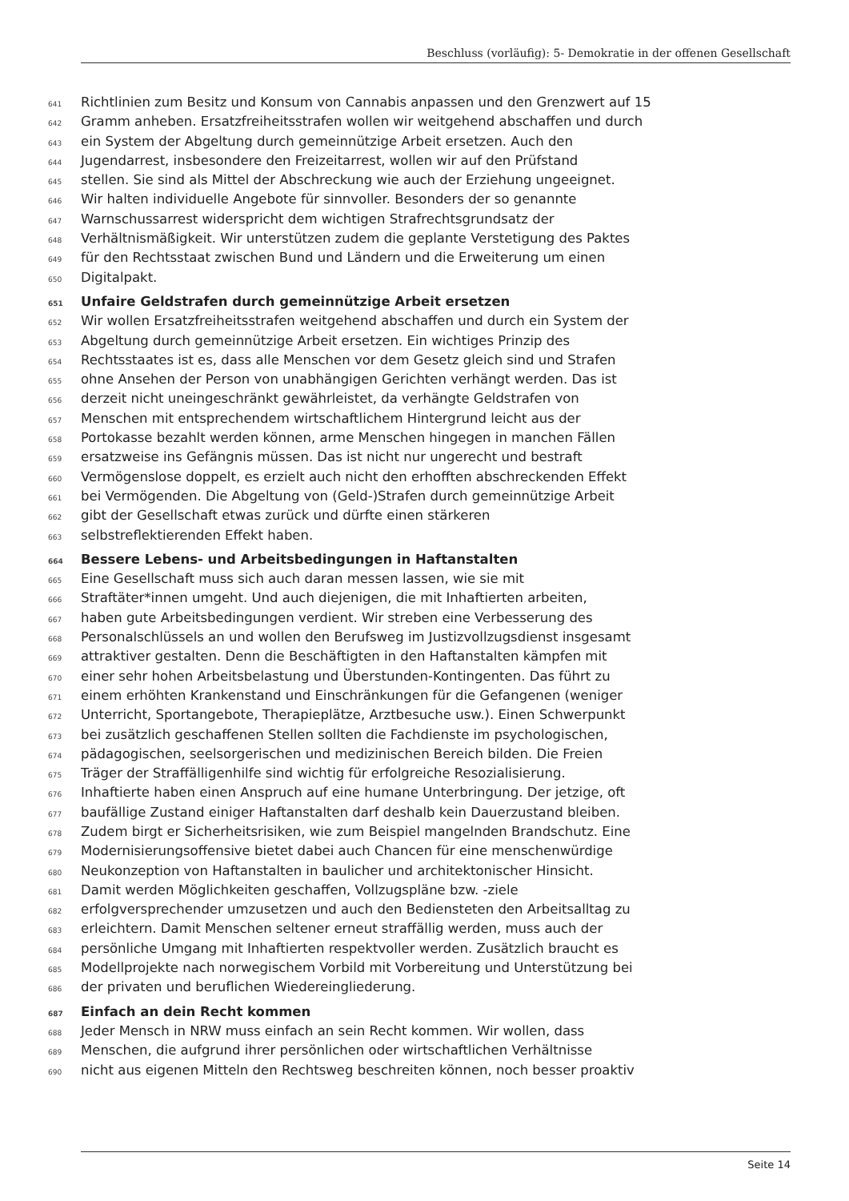Beschluss (vorläufig): 5- Demokratie in der offenen Gesellschaft
641 Richtlinien zum Besitz und Konsum von Cannabis anpassen und den Grenzwert auf 15
642 Gramm anheben. Ersatzfreiheitsstrafen wollen wir weitgehend abschaffen und durch
643 ein System der Abgeltung durch gemeinnützige Arbeit ersetzen. Auch den
644 Jugendarrest, insbesondere den Freizeitarrest, wollen wir auf den Prüfstand
645 stellen. Sie sind als Mittel der Abschreckung wie auch der Erziehung ungeeignet.
646 Wir halten individuelle Angebote für sinnvoller. Besonders der so genannte
647 Warnschussarrest widerspricht dem wichtigen Strafrechtsgrundsatz der
648 Verhältnismäßigkeit. Wir unterstützen zudem die geplante Verstetigung des Paktes
649 für den Rechtsstaat zwischen Bund und Ländern und die Erweiterung um einen
650 Digitalpakt.
651 Unfaire Geldstrafen durch gemeinnützige Arbeit ersetzen
652 Wir wollen Ersatzfreiheitsstrafen weitgehend abschaffen und durch ein System der
653 Abgeltung durch gemeinnützige Arbeit ersetzen. Ein wichtiges Prinzip des
654 Rechtsstaates ist es, dass alle Menschen vor dem Gesetz gleich sind und Strafen
655 ohne Ansehen der Person von unabhängigen Gerichten verhängt werden. Das ist
656 derzeit nicht uneingeschränkt gewährleistet, da verhängte Geldstrafen von
657 Menschen mit entsprechendem wirtschaftlichem Hintergrund leicht aus der
658 Portokasse bezahlt werden können, arme Menschen hingegen in manchen Fällen
659 ersatzweise ins Gefängnis müssen. Das ist nicht nur ungerecht und bestraft
660 Vermögenslose doppelt, es erzielt auch nicht den erhofften abschreckenden Effekt
661 bei Vermögenden. Die Abgeltung von (Geld-)Strafen durch gemeinnützige Arbeit
662 gibt der Gesellschaft etwas zurück und dürfte einen stärkeren
663 selbstreflektierenden Effekt haben.
664 Bessere Lebens- und Arbeitsbedingungen in Haftanstalten
665 Eine Gesellschaft muss sich auch daran messen lassen, wie sie mit
666 Straftäter*innen umgeht. Und auch diejenigen, die mit Inhaftierten arbeiten,
667 haben gute Arbeitsbedingungen verdient. Wir streben eine Verbesserung des
668 Personalschlüssels an und wollen den Berufsweg im Justizvollzugsdienst insgesamt
669 attraktiver gestalten. Denn die Beschäftigten in den Haftanstalten kämpfen mit
670 einer sehr hohen Arbeitsbelastung und Überstunden-Kontingenten. Das führt zu
671 einem erhöhten Krankenstand und Einschränkungen für die Gefangenen (weniger
672 Unterricht, Sportangebote, Therapieplätze, Arztbesuche usw.). Einen Schwerpunkt
673 bei zusätzlich geschaffenen Stellen sollten die Fachdienste im psychologischen,
674 pädagogischen, seelsorgerischen und medizinischen Bereich bilden. Die Freien
675 Träger der Straffälligenhilfe sind wichtig für erfolgreiche Resozialisierung.
676 Inhaftierte haben einen Anspruch auf eine humane Unterbringung. Der jetzige, oft
677 baufällige Zustand einiger Haftanstalten darf deshalb kein Dauerzustand bleiben.
678 Zudem birgt er Sicherheitsrisiken, wie zum Beispiel mangelnden Brandschutz. Eine
679 Modernisierungsoffensive bietet dabei auch Chancen für eine menschenwürdige
680 Neukonzeption von Haftanstalten in baulicher und architektonischer Hinsicht.
681 Damit werden Möglichkeiten geschaffen, Vollzugspläne bzw. -ziele
682 erfolgversprechender umzusetzen und auch den Bediensteten den Arbeitsalltag zu
683 erleichtern. Damit Menschen seltener erneut straffällig werden, muss auch der
684 persönliche Umgang mit Inhaftierten respektvoller werden. Zusätzlich braucht es
685 Modellprojekte nach norwegischem Vorbild mit Vorbereitung und Unterstützung bei
686 der privaten und beruflichen Wiedereingliederung.
687 Einfach an dein Recht kommen
688 Jeder Mensch in NRW muss einfach an sein Recht kommen. Wir wollen, dass
689 Menschen, die aufgrund ihrer persönlichen oder wirtschaftlichen Verhältnisse
690 nicht aus eigenen Mitteln den Rechtsweg beschreiten können, noch besser proaktiv
Seite 14